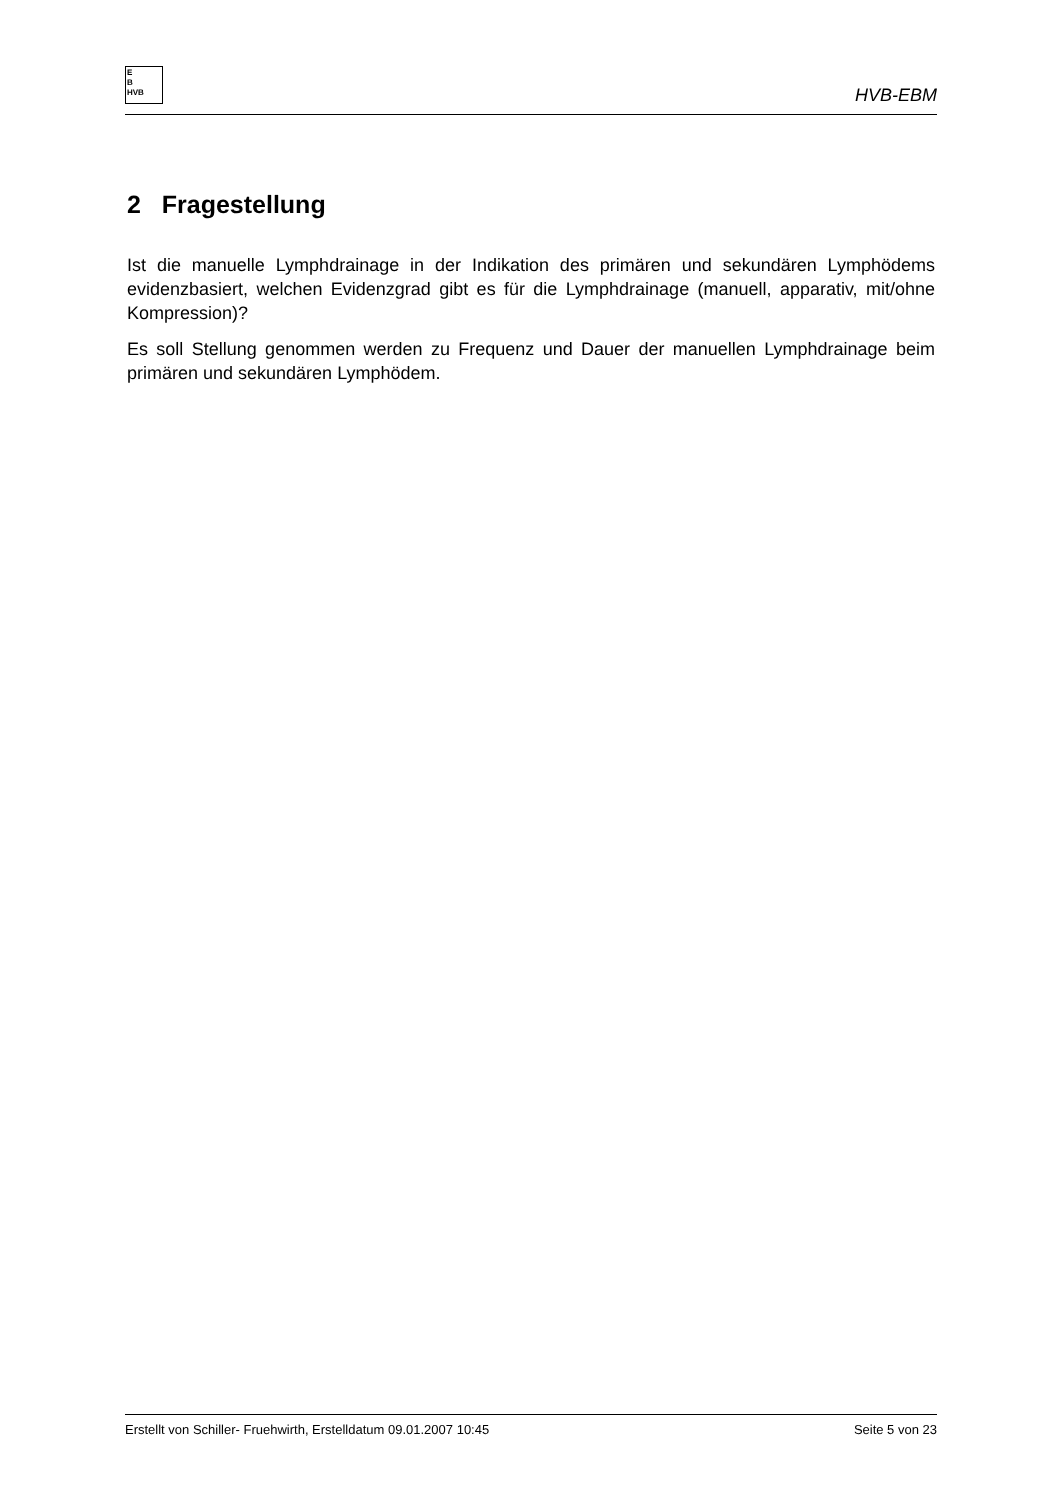E
B
HVB
HVB-EBM
2 Fragestellung
Ist die manuelle Lymphdrainage in der Indikation des primären und sekundären Lymphödems evidenzbasiert, welchen Evidenzgrad gibt es für die Lymphdrainage (manuell, apparativ, mit/ohne Kompression)?
Es soll Stellung genommen werden zu Frequenz und Dauer der manuellen Lymphdrainage beim primären und sekundären Lymphödem.
Erstellt von Schiller- Fruehwirth, Erstelldatum 09.01.2007 10:45 Seite 5 von 23